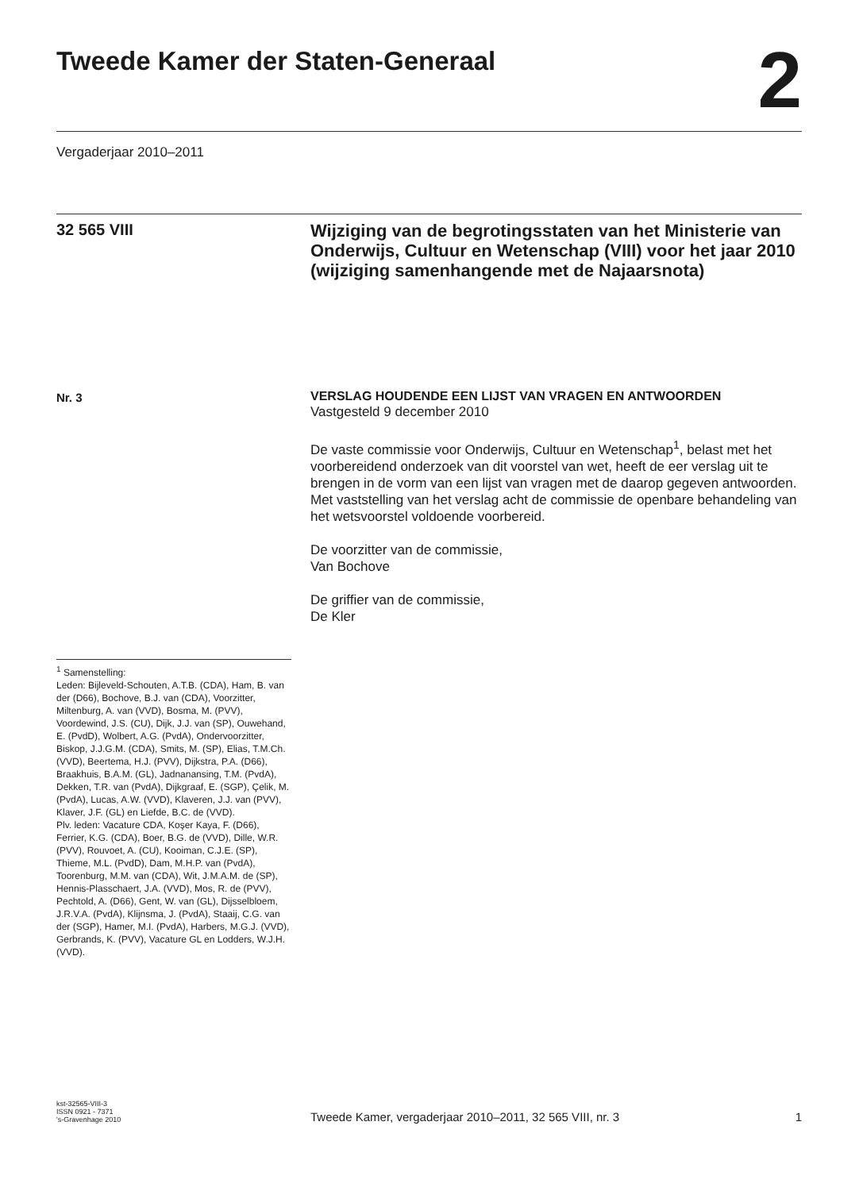Tweede Kamer der Staten-Generaal 2
Vergaderjaar 2010–2011
32 565 VIII
Wijziging van de begrotingsstaten van het Ministerie van Onderwijs, Cultuur en Wetenschap (VIII) voor het jaar 2010 (wijziging samenhangende met de Najaarsnota)
Nr. 3
VERSLAG HOUDENDE EEN LIJST VAN VRAGEN EN ANTWOORDEN
Vastgesteld 9 december 2010
De vaste commissie voor Onderwijs, Cultuur en Wetenschap<sup>1</sup>, belast met het voorbereidend onderzoek van dit voorstel van wet, heeft de eer verslag uit te brengen in de vorm van een lijst van vragen met de daarop gegeven antwoorden.
Met vaststelling van het verslag acht de commissie de openbare behandeling van het wetsvoorstel voldoende voorbereid.
De voorzitter van de commissie,
Van Bochove
De griffier van de commissie,
De Kler
<sup>1</sup> Samenstelling:
Leden: Bijleveld-Schouten, A.T.B. (CDA), Ham, B. van der (D66), Bochove, B.J. van (CDA), Voorzitter, Miltenburg, A. van (VVD), Bosma, M. (PVV), Voordewind, J.S. (CU), Dijk, J.J. van (SP), Ouwehand, E. (PvdD), Wolbert, A.G. (PvdA), Ondervoorzitter, Biskop, J.J.G.M. (CDA), Smits, M. (SP), Elias, T.M.Ch. (VVD), Beertema, H.J. (PVV), Dijkstra, P.A. (D66), Braakhuis, B.A.M. (GL), Jadnanansing, T.M. (PvdA), Dekken, T.R. van (PvdA), Dijkgraaf, E. (SGP), Çelik, M. (PvdA), Lucas, A.W. (VVD), Klaveren, J.J. van (PVV), Klaver, J.F. (GL) en Liefde, B.C. de (VVD).
Plv. leden: Vacature CDA, Koşer Kaya, F. (D66), Ferrier, K.G. (CDA), Boer, B.G. de (VVD), Dille, W.R. (PVV), Rouvoet, A. (CU), Kooiman, C.J.E. (SP), Thieme, M.L. (PvdD), Dam, M.H.P. van (PvdA), Toorenburg, M.M. van (CDA), Wit, J.M.A.M. de (SP), Hennis-Plasschaert, J.A. (VVD), Mos, R. de (PVV), Pechtold, A. (D66), Gent, W. van (GL), Dijsselbloem, J.R.V.A. (PvdA), Klijnsma, J. (PvdA), Staaij, C.G. van der (SGP), Hamer, M.I. (PvdA), Harbers, M.G.J. (VVD), Gerbrands, K. (PVV), Vacature GL en Lodders, W.J.H. (VVD).
kst-32565-VIII-3
ISSN 0921 - 7371
's-Gravenhage 2010
Tweede Kamer, vergaderjaar 2010–2011, 32 565 VIII, nr. 3
1